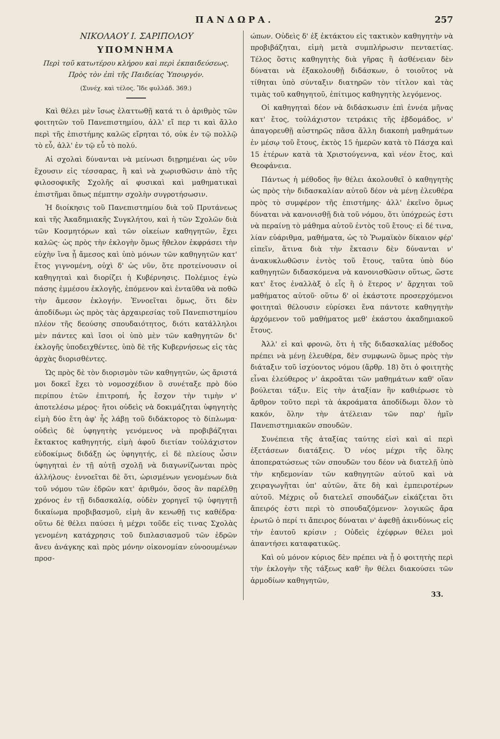ΠΑΝΔΩΡΑ. 257
ΝΙΚΟΛΑΟΥ Ι. ΣΑΡΙΠΟΛΟΥ
ΥΠΟΜΝΗΜΑ
Περὶ τοῦ κατωτέρου κλήρου καὶ περὶ ἐκπαιδεύσεως.
Πρὸς τὸν ἐπὶ τῆς Παιδείας Ὑπουργόν.
(Συνέχ. καὶ τέλος. Ἴδε φυλλάδ. 369.)
Καὶ θέλει μὲν ἴσως ἐλαττωθῇ κατά τι ὁ ἀριθμὸς τῶν φοιτητῶν τοῦ Πανεπιστημίου, ἀλλ' εἴ περ τι καὶ ἄλλο περὶ τῆς ἐπιστήμης καλῶς εἴρηται τό, οὐκ ἐν τῷ πολλῷ τὸ εὖ, ἀλλ' ἐν τῷ εὖ τὸ πολύ.
Αἱ σχολαὶ δύνανται νὰ μείνωσι διῃρημέναι ὡς νῦν ἔχουσιν εἰς τέσσαρας, ἢ καὶ νὰ χωρισθῶσιν ἀπὸ τῆς φιλοσοφικῆς Σχολῆς αἱ φυσικαὶ καὶ μαθηματικαὶ ἐπιστῆμαι ὅπως πέμπτην σχολὴν συγροτήσωσιν.
Ἡ διοίκησις τοῦ Πανεπιστημίου διὰ τοῦ Πρυτάνεως καὶ τῆς Ἀκαδημιακῆς Συγκλήτου, καὶ ἡ τῶν Σχολῶν διὰ τῶν Κοσμητόρων καὶ τῶν οἰκείων καθηγητῶν, ἔχει καλῶς· ὡς πρὸς τὴν ἐκλογὴν ὅμως ἤθελον ἐκφράσει τὴν εὐχὴν ἵνα ᾖ ἄμεσος καὶ ὑπὸ μόνων τῶν καθηγητῶν κατ' ἔτος γιγνομένη, οὐχὶ δ' ὡς νῦν, ὅτε προτείνουσιν οἱ καθηγηταὶ καὶ διορίζει ἡ Κυβέρνησις. Πολέμιος ἐγὼ πάσης ἐμμέσου ἐκλογῆς, ἑπόμενον καὶ ἐνταῦθα νὰ ποθῶ τὴν ἄμεσον ἐκλογήν. Ἐννοεῖται ὅμως, ὅτι δὲν ἀποδίδωμι ὡς πρὸς τὰς ἀρχαιρεσίας τοῦ Πανεπιστημίου πλέον τῆς δεούσης σπουδαιότητος, διότι κατάλληλοι μὲν πάντες καὶ ἴσοι οἱ ὑπὸ μὲν τῶν καθηγητῶν δι' ἐκλογῆς ὑποδειχθέντες, ὑπὸ δὲ τῆς Κυβερνήσεως εἰς τὰς ἀρχὰς διορισθέντες.
Ὡς πρὸς δὲ τὸν διορισμὸν τῶν καθηγητῶν, ὡς ἄριστά μοι δοκεῖ ἔχει τὸ νομοσχέδιον ὃ συνέταξε πρὸ δύο περίπου ἐτῶν ἐπιτροπή, ἧς ἔσχον τὴν τιμὴν ν' ἀποτελέσω μέρος· ἤτοι οὐδεὶς νὰ δοκιμάζηται ὑφηγητὴς εἰμὴ δύο ἔτη ἀφ' ἧς λάβῃ τοῦ διδάκτορος τὸ δίπλωμα· οὐδεὶς δὲ ὑφηγητὴς γενόμενος νὰ προβιβάζηται ἔκτακτος καθηγητής, εἰμὴ ἀφοῦ διετίαν τοὐλάχιστον εὐδοκίμως διδάξῃ ὡς ὑφηγητής, εἰ δὲ πλείους ὦσιν ὑφηγηταὶ ἐν τῇ αὐτῇ σχολῇ νὰ διαγωνίζωνται πρὸς ἀλλήλους· ἐννοεῖται δὲ ὅτι, ὡρισμένων γενομένων διὰ τοῦ νόμου τῶν ἑδρῶν κατ' ἀριθμόν, ὅσος ἂν παρέλθῃ χρόνος ἐν τῇ διδασκαλίᾳ, οὐδὲν χορηγεῖ τῷ ὑφηγητῇ δικαίωμα προβιβασμοῦ, εἰμὴ ἂν κενωθῇ τις καθέδρα· οὕτω δὲ θέλει παύσει ἡ μέχρι τοῦδε εἰς τινας Σχολὰς γενομένη κατάχρησις τοῦ διπλασιασμοῦ τῶν ἑδρῶν ἄνευ ἀνάγκης καὶ πρὸς μόνην οἰκονομίαν εὐνοουμένων προσ-
ώπων. Οὐδεὶς δ' ἐξ ἐκτάκτου εἰς τακτικὸν καθηγητὴν νὰ προβιβάζηται, εἰμὴ μετὰ συμπλήρωσιν πενταετίας. Τέλος ὅστις καθηγητὴς διὰ γῆρας ἢ ἀσθένειαν δὲν δύναται νὰ ἐξακολουθῇ διδάσκων, ὁ τοιοῦτος νὰ τίθηται ὑπὸ σύνταξιν διατηρῶν τὸν τίτλον καὶ τὰς τιμὰς τοῦ καθηγητοῦ, ἐπίτιμος καθηγητὴς λεγόμενος.
Οἱ καθηγηταὶ δέον νὰ διδάσκωσιν ἐπὶ ἐννέα μῆνας κατ' ἔτος, τοὐλάχιστον τετράκις τῆς ἑβδομάδος, ν' ἀπαγορευθῇ αὐστηρῶς πᾶσα ἄλλη διακοπὴ μαθημάτων ἐν μέσῳ τοῦ ἔτους, ἐκτὸς 15 ἡμερῶν κατὰ τὸ Πάσχα καὶ 15 ἑτέρων κατὰ τὰ Χριστούγεννα, καὶ νέον ἔτος, καὶ Θεοφάνεια.
Πάντως ἡ μέθοδος ἣν θέλει ἀκολουθεῖ ὁ καθηγητὴς ὡς πρὸς τὴν διδασκαλίαν αὐτοῦ δέον νὰ μένῃ ἐλευθέρα πρὸς τὸ συμφέρον τῆς ἐπιστήμης· ἀλλ' ἐκεῖνο ὅμως δύναται νὰ κανονισθῇ διὰ τοῦ νόμου, ὅτι ὑπόχρεώς ἐστι νὰ περαίνῃ τὸ μάθημα αὐτοῦ ἐντὸς τοῦ ἔτους· εἰ δέ τινα, λίαν εὐάριθμα, μαθήματα, ὡς τὸ Ῥωμαϊκὸν δίκαιον φέρ' εἰπεῖν, ἅτινα διὰ τὴν ἔκτασιν δὲν δύνανται ν' ἀνακυκλωθῶσιν ἐντὸς τοῦ ἔτους, ταῦτα ὑπὸ δύο καθηγητῶν διδασκόμενα νὰ κανονισθῶσιν οὕτως, ὥστε κατ' ἔτος ἐναλλὰξ ὁ εἷς ἢ ὁ ἕτερος ν' ἄρχηται τοῦ μαθήματος αὐτοῦ· οὕτω δ' οἱ ἑκάστοτε προσερχόμενοι φοιτηταὶ θέλουσιν εὑρίσκει ἕνα πάντοτε καθηγητὴν ἀρχόμενον τοῦ μαθήματος μεθ' ἑκάστου ἀκαδημιακοῦ ἔτους.
Ἀλλ' εἰ καὶ φρονῶ, ὅτι ἡ τῆς διδασκαλίας μέθοδος πρέπει νὰ μένῃ ἐλευθέρα, δὲν συμφωνῶ ὅμως πρὸς τὴν διάταξιν τοῦ ἰσχύοντος νόμου (ἄρθρ. 18) ὅτι ὁ φοιτητὴς εἶναι ἐλεύθερος ν' ἀκροᾶται τῶν μαθημάτων καθ' οἵαν βούλεται τάξιν. Εἰς τὴν ἀταξίαν ἣν καθιέρωσε τὸ ἄρθρον τοῦτο περὶ τὰ ἀκροάματα ἀποδίδωμι ὅλον τὸ κακόν, ὅλην τὴν ἀτέλειαν τῶν παρ' ἡμῖν Πανεπιστημιακῶν σπουδῶν.
Συνέπεια τῆς ἀταξίας ταύτης εἰσὶ καὶ αἱ περὶ ἐξετάσεων διατάξεις. Ὁ νέος μέχρι τῆς ὅλης ἀποπερατώσεως τῶν σπουδῶν του δέον νὰ διατελῇ ὑπὸ τὴν κηδεμονίαν τῶν καθηγητῶν αὐτοῦ καὶ νὰ χειραγωγῆται ὑπ' αὐτῶν, ἅτε δὴ καὶ ἐμπειροτέρων αὐτοῦ. Μέχρις οὗ διατελεῖ σπουδάζων εἰκάζεται ὅτι ἄπειρός ἐστι περὶ τὸ σπουδαζόμενον· λογικῶς ἄρα ἐρωτῶ ὁ περί τι ἄπειρος δύναται ν' ἀφεθῇ ἀκινδύνως εἰς τὴν ἑαυτοῦ κρίσιν ; Οὐδεὶς ἐχέφρων θέλει μοὶ ἀπαντήσει καταφατικῶς.
Καὶ οὐ μόνον κύριος δὲν πρέπει νὰ ᾖ ὁ φοιτητὴς περὶ τὴν ἐκλογὴν τῆς τάξεως καθ' ἣν θέλει διακούσει τῶν ἁρμοδίων καθηγητῶν,
33.